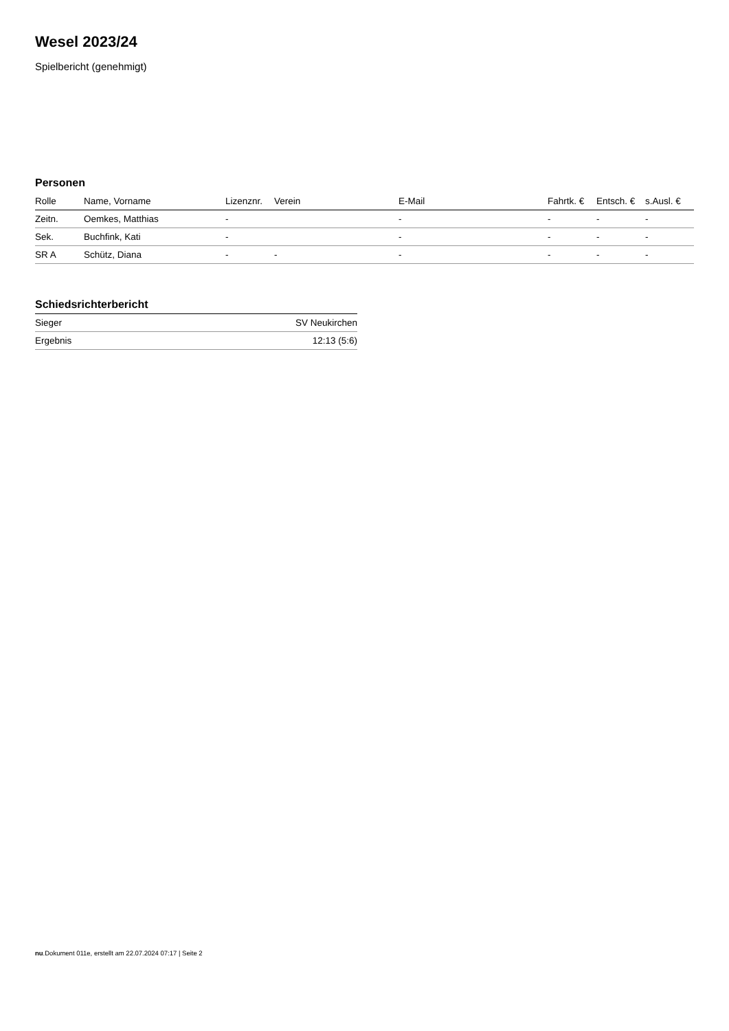Wesel 2023/24
Spielbericht (genehmigt)
Personen
| Rolle | Name, Vorname | Lizenznr. | Verein | E-Mail | Fahrtk. € | Entsch. € | s.Ausl. € |
| --- | --- | --- | --- | --- | --- | --- | --- |
| Zeitn. | Oemkes, Matthias | - | | - | - | - | - |
| Sek. | Buchfink, Kati | - | | - | - | - | - |
| SR A | Schütz, Diana | - | - | - | - | - | - |
Schiedsrichterbericht
| Sieger | SV Neukirchen |
| Ergebnis | 12:13 (5:6) |
nu.Dokument 011e, erstellt am 22.07.2024 07:17 | Seite 2